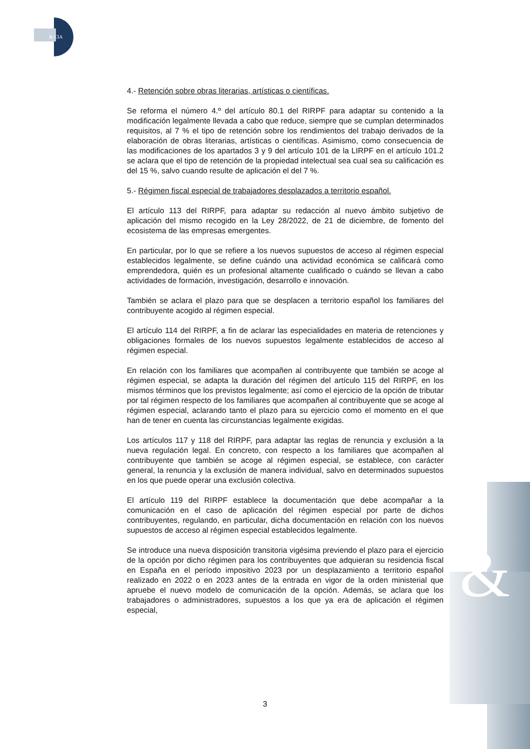& CIA
&
4.- Retención sobre obras literarias, artísticas o científicas.
Se reforma el número 4.º del artículo 80.1 del RIRPF para adaptar su contenido a la modificación legalmente llevada a cabo que reduce, siempre que se cumplan determinados requisitos, al 7 % el tipo de retención sobre los rendimientos del trabajo derivados de la elaboración de obras literarias, artísticas o científicas. Asimismo, como consecuencia de las modificaciones de los apartados 3 y 9 del artículo 101 de la LIRPF en el artículo 101.2 se aclara que el tipo de retención de la propiedad intelectual sea cual sea su calificación es del 15 %, salvo cuando resulte de aplicación el del 7 %.
5.- Régimen fiscal especial de trabajadores desplazados a territorio español.
El artículo 113 del RIRPF, para adaptar su redacción al nuevo ámbito subjetivo de aplicación del mismo recogido en la Ley 28/2022, de 21 de diciembre, de fomento del ecosistema de las empresas emergentes.
En particular, por lo que se refiere a los nuevos supuestos de acceso al régimen especial establecidos legalmente, se define cuándo una actividad económica se calificará como emprendedora, quién es un profesional altamente cualificado o cuándo se llevan a cabo actividades de formación, investigación, desarrollo e innovación.
También se aclara el plazo para que se desplacen a territorio español los familiares del contribuyente acogido al régimen especial.
El artículo 114 del RIRPF, a fin de aclarar las especialidades en materia de retenciones y obligaciones formales de los nuevos supuestos legalmente establecidos de acceso al régimen especial.
En relación con los familiares que acompañen al contribuyente que también se acoge al régimen especial, se adapta la duración del régimen del artículo 115 del RIRPF, en los mismos términos que los previstos legalmente; así como el ejercicio de la opción de tributar por tal régimen respecto de los familiares que acompañen al contribuyente que se acoge al régimen especial, aclarando tanto el plazo para su ejercicio como el momento en el que han de tener en cuenta las circunstancias legalmente exigidas.
Los artículos 117 y 118 del RIRPF, para adaptar las reglas de renuncia y exclusión a la nueva regulación legal. En concreto, con respecto a los familiares que acompañen al contribuyente que también se acoge al régimen especial, se establece, con carácter general, la renuncia y la exclusión de manera individual, salvo en determinados supuestos en los que puede operar una exclusión colectiva.
El artículo 119 del RIRPF establece la documentación que debe acompañar a la comunicación en el caso de aplicación del régimen especial por parte de dichos contribuyentes, regulando, en particular, dicha documentación en relación con los nuevos supuestos de acceso al régimen especial establecidos legalmente.
Se introduce una nueva disposición transitoria vigésima previendo el plazo para el ejercicio de la opción por dicho régimen para los contribuyentes que adquieran su residencia fiscal en España en el período impositivo 2023 por un desplazamiento a territorio español realizado en 2022 o en 2023 antes de la entrada en vigor de la orden ministerial que apruebe el nuevo modelo de comunicación de la opción. Además, se aclara que los trabajadores o administradores, supuestos a los que ya era de aplicación el régimen especial,
3